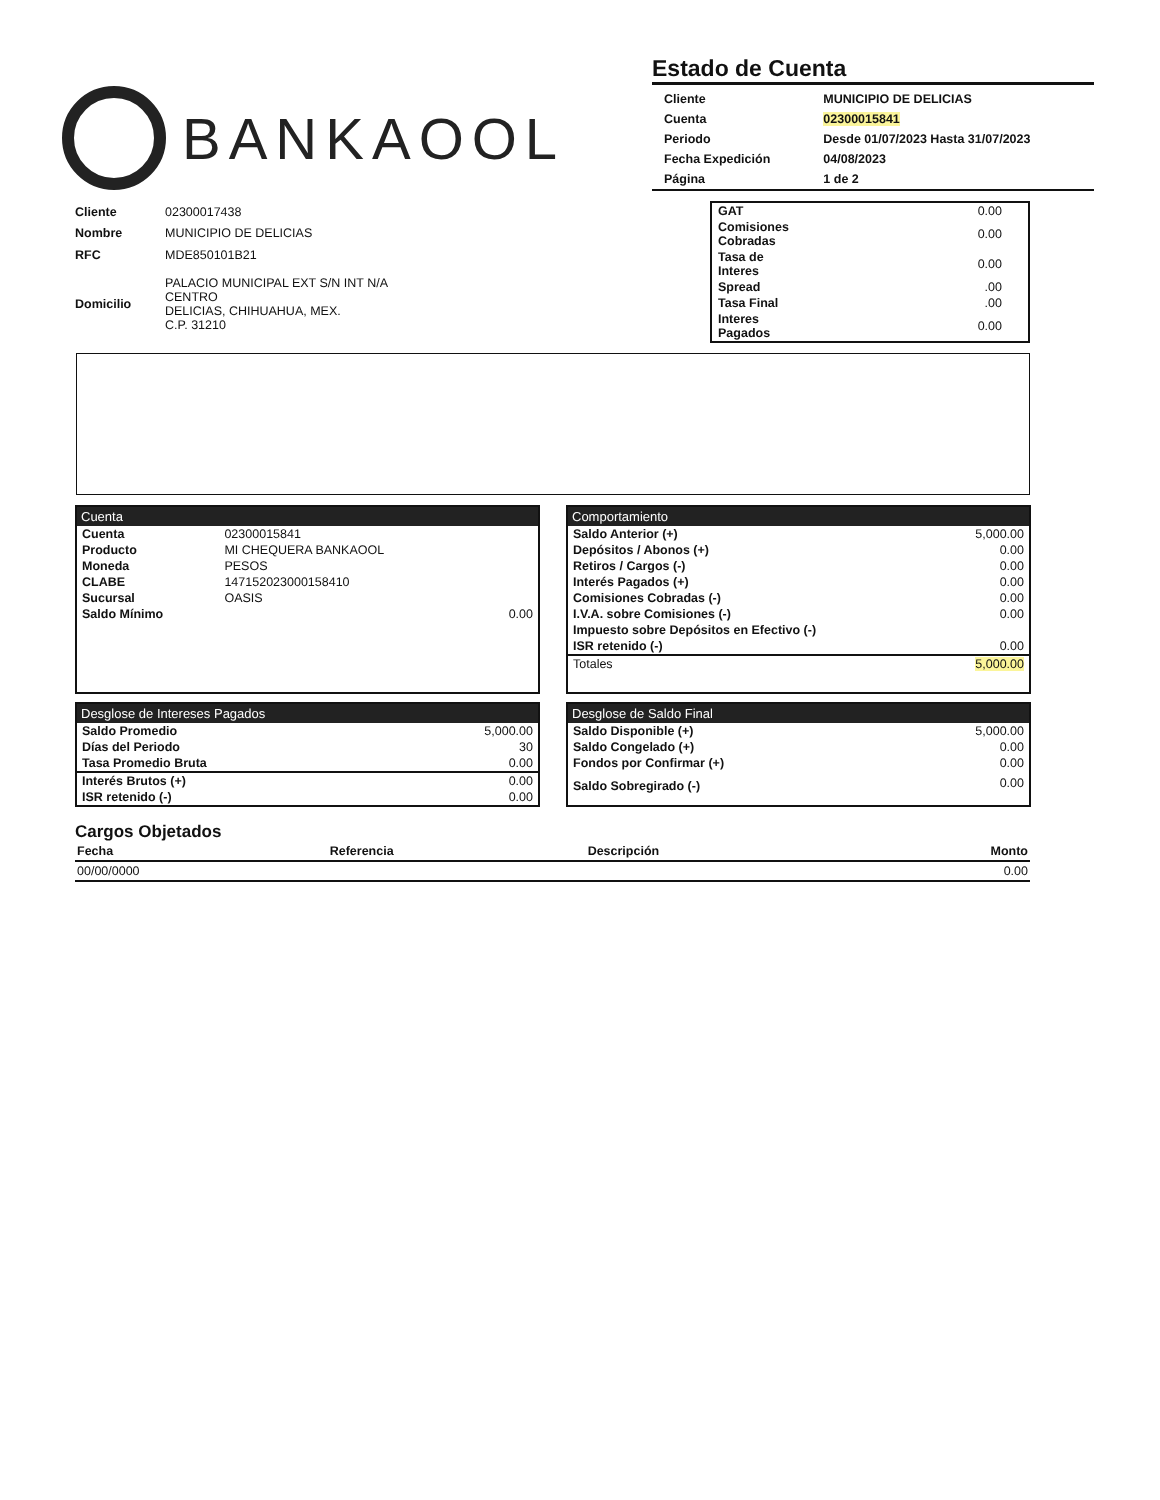BANKAOOL
Estado de Cuenta
| Cliente | MUNICIPIO DE DELICIAS |
| Cuenta | 02300015841 |
| Periodo | Desde 01/07/2023 Hasta 31/07/2023 |
| Fecha Expedición | 04/08/2023 |
| Página | 1 de 2 |
| Cliente | 02300017438 |
| Nombre | MUNICIPIO DE DELICIAS |
| RFC | MDE850101B21 |
| Domicilio | PALACIO MUNICIPAL EXT S/N INT N/A CENTRO DELICIAS, CHIHUAHUA, MEX. C.P. 31210 |
| GAT | 0.00 |
| Comisiones Cobradas | 0.00 |
| Tasa de Interes | 0.00 |
| Spread | .00 |
| Tasa Final | .00 |
| Interes Pagados | 0.00 |
Cuenta
| Cuenta | 02300015841 | |
| Producto | MI CHEQUERA BANKAOOL | |
| Moneda | PESOS | |
| CLABE | 147152023000158410 | |
| Sucursal | OASIS | |
| Saldo Mínimo | | 0.00 |
Comportamiento
| Saldo Anterior (+) | 5,000.00 |
| Depósitos / Abonos (+) | 0.00 |
| Retiros / Cargos (-) | 0.00 |
| Interés Pagados (+) | 0.00 |
| Comisiones Cobradas (-) | 0.00 |
| I.V.A. sobre Comisiones (-) | 0.00 |
| Impuesto sobre Depósitos en Efectivo (-) | |
| ISR retenido (-) | 0.00 |
| Totales | 5,000.00 |
Desglose de Intereses Pagados
| Saldo Promedio | 5,000.00 |
| Días del Periodo | 30 |
| Tasa Promedio Bruta | 0.00 |
| Interés Brutos (+) | 0.00 |
| ISR retenido (-) | 0.00 |
Desglose de Saldo Final
| Saldo Disponible (+) | 5,000.00 |
| Saldo Congelado (+) | 0.00 |
| Fondos por Confirmar (+) | 0.00 |
| Saldo Sobregirado (-) | 0.00 |
Cargos Objetados
| Fecha | Referencia | Descripción | Monto |
| --- | --- | --- | --- |
| 00/00/0000 | | | 0.00 |